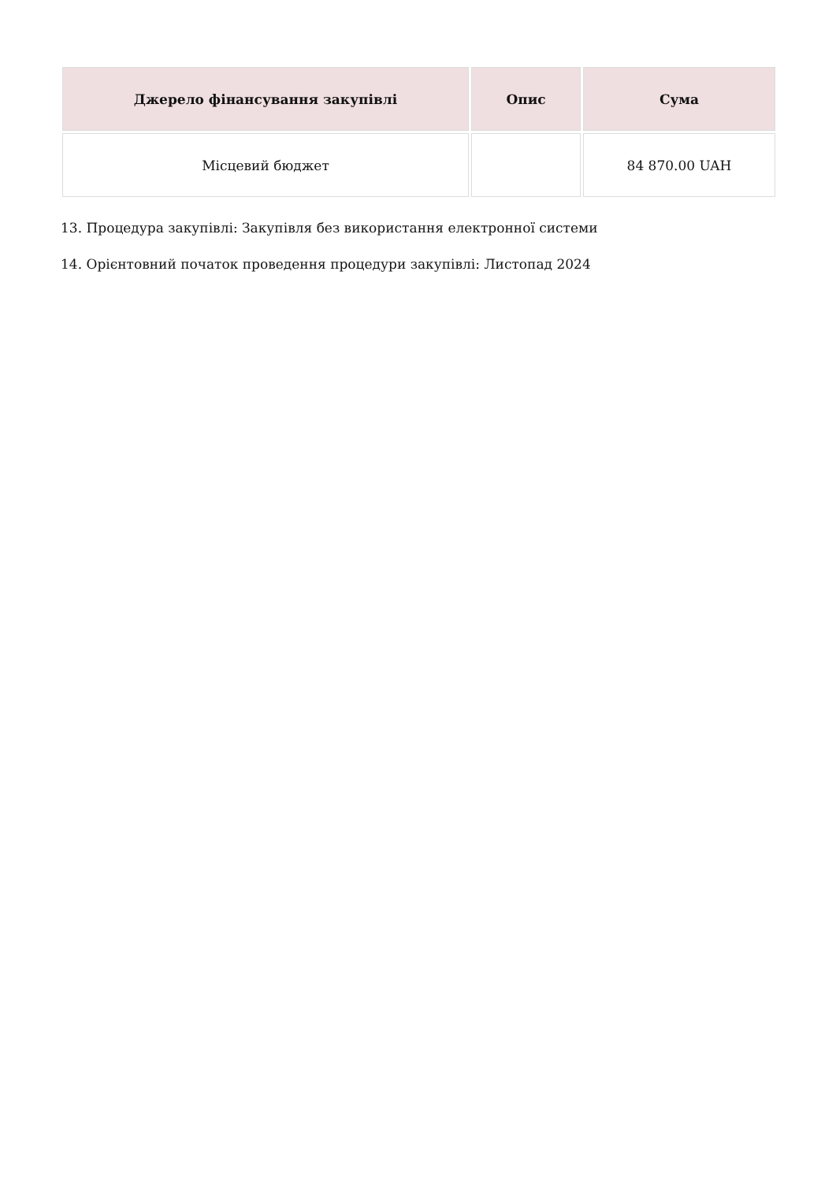| Джерело фінансування закупівлі | Опис | Сума |
| --- | --- | --- |
| Місцевий бюджет | | 84 870.00 UAH |
13. Процедура закупівлі: Закупівля без використання електронної системи
14. Орієнтовний початок проведення процедури закупівлі: Листопад 2024